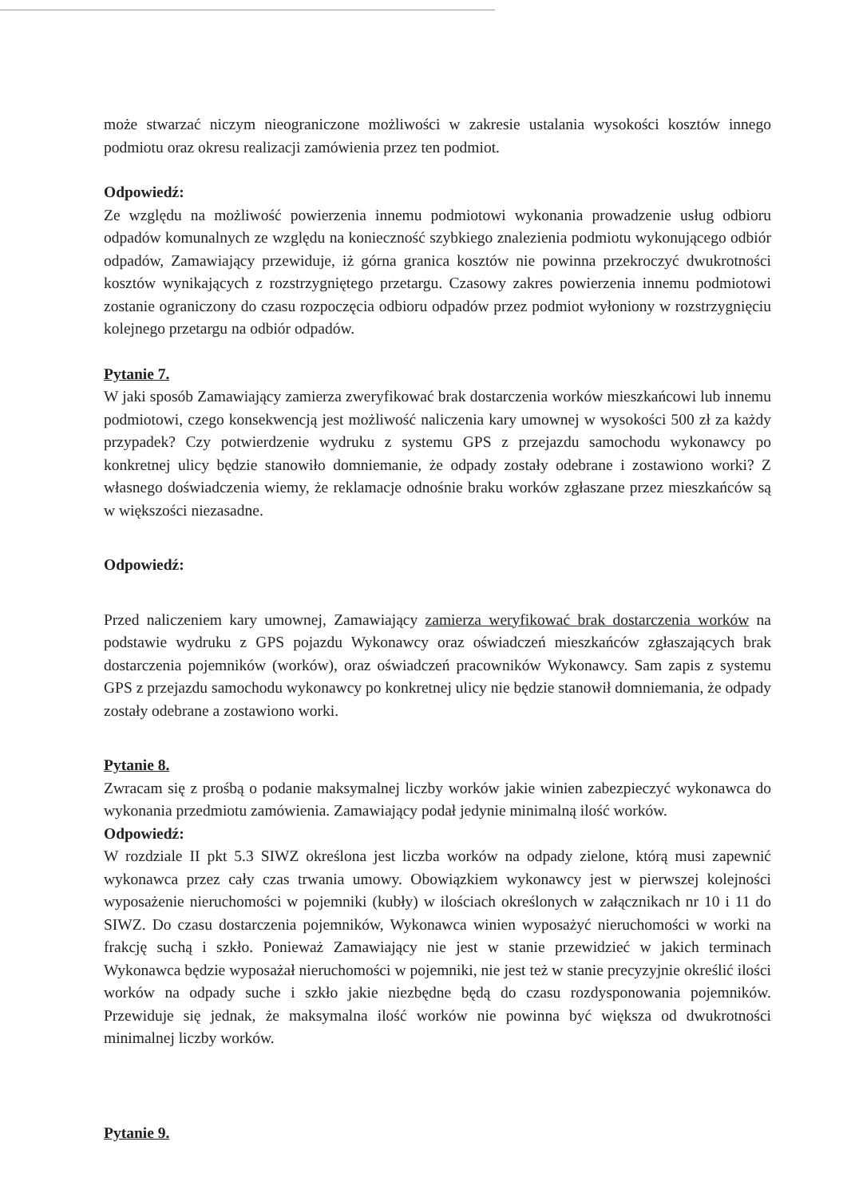może stwarzać niczym nieograniczone możliwości w zakresie ustalania wysokości kosztów innego podmiotu oraz okresu realizacji zamówienia przez ten podmiot.
Odpowiedź:
Ze względu na możliwość powierzenia innemu podmiotowi wykonania prowadzenie usług odbioru odpadów komunalnych ze względu na konieczność szybkiego znalezienia podmiotu wykonującego odbiór odpadów, Zamawiający przewiduje, iż górna granica kosztów nie powinna przekroczyć dwukrotności kosztów wynikających z rozstrzygniętego przetargu. Czasowy zakres powierzenia innemu podmiotowi zostanie ograniczony do czasu rozpoczęcia odbioru odpadów przez podmiot wyłoniony w rozstrzygnięciu kolejnego przetargu na odbiór odpadów.
Pytanie 7.
W jaki sposób Zamawiający zamierza zweryfikować brak dostarczenia worków mieszkańcowi lub innemu podmiotowi, czego konsekwencją jest możliwość naliczenia kary umownej w wysokości 500 zł za każdy przypadek? Czy potwierdzenie wydruku z systemu GPS z przejazdu samochodu wykonawcy po konkretnej ulicy będzie stanowiło domniemanie, że odpady zostały odebrane i zostawiono worki? Z własnego doświadczenia wiemy, że reklamacje odnośnie braku worków zgłaszane przez mieszkańców są w większości niezasadne.
Odpowiedź:
Przed naliczeniem kary umownej, Zamawiający zamierza weryfikować brak dostarczenia worków na podstawie wydruku z GPS pojazdu Wykonawcy oraz oświadczeń mieszkańców zgłaszających brak dostarczenia pojemników (worków), oraz oświadczeń pracowników Wykonawcy. Sam zapis z systemu GPS z przejazdu samochodu wykonawcy po konkretnej ulicy nie będzie stanowił domniemania, że odpady zostały odebrane a zostawiono worki.
Pytanie 8.
Zwracam się z prośbą o podanie maksymalnej liczby worków jakie winien zabezpieczyć wykonawca do wykonania przedmiotu zamówienia. Zamawiający podał jedynie minimalną ilość worków.
Odpowiedź:
W rozdziale II pkt 5.3 SIWZ określona jest liczba worków na odpady zielone, którą musi zapewnić wykonawca przez cały czas trwania umowy. Obowiązkiem wykonawcy jest w pierwszej kolejności wyposażenie nieruchomości w pojemniki (kubły) w ilościach określonych w załącznikach nr 10 i 11 do SIWZ. Do czasu dostarczenia pojemników, Wykonawca winien wyposażyć nieruchomości w worki na frakcję suchą i szkło. Ponieważ Zamawiający nie jest w stanie przewidzieć w jakich terminach Wykonawca będzie wyposażał nieruchomości w pojemniki, nie jest też w stanie precyzyjnie określić ilości worków na odpady suche i szkło jakie niezbędne będą do czasu rozdysponowania pojemników. Przewiduje się jednak, że maksymalna ilość worków nie powinna być większa od dwukrotności minimalnej liczby worków.
Pytanie 9.